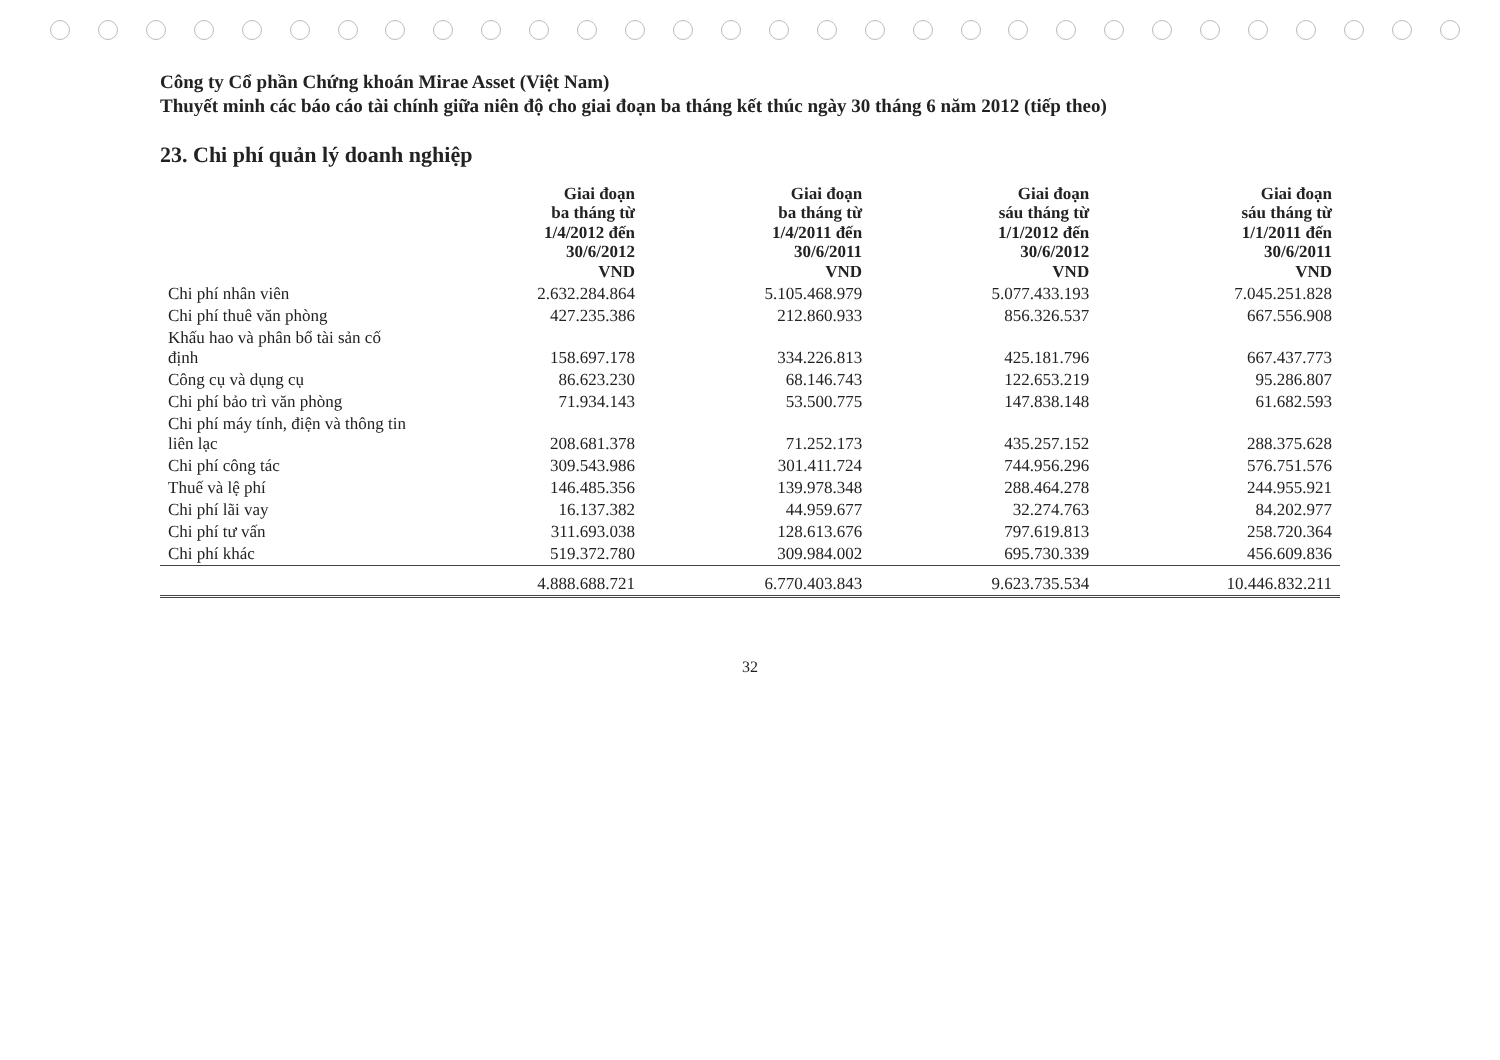Công ty Cổ phần Chứng khoán Mirae Asset (Việt Nam)
Thuyết minh các báo cáo tài chính giữa niên độ cho giai đoạn ba tháng kết thúc ngày 30 tháng 6 năm 2012 (tiếp theo)
23. Chi phí quản lý doanh nghiệp
| | Giai đoạn ba tháng từ 1/4/2012 đến 30/6/2012 VND | Giai đoạn ba tháng từ 1/4/2011 đến 30/6/2011 VND | Giai đoạn sáu tháng từ 1/1/2012 đến 30/6/2012 VND | Giai đoạn sáu tháng từ 1/1/2011 đến 30/6/2011 VND |
| --- | --- | --- | --- | --- |
| Chi phí nhân viên | 2.632.284.864 | 5.105.468.979 | 5.077.433.193 | 7.045.251.828 |
| Chi phí thuê văn phòng | 427.235.386 | 212.860.933 | 856.326.537 | 667.556.908 |
| Khấu hao và phân bổ tài sản cố định | 158.697.178 | 334.226.813 | 425.181.796 | 667.437.773 |
| Công cụ và dụng cụ | 86.623.230 | 68.146.743 | 122.653.219 | 95.286.807 |
| Chi phí bảo trì văn phòng | 71.934.143 | 53.500.775 | 147.838.148 | 61.682.593 |
| Chi phí máy tính, điện và thông tin liên lạc | 208.681.378 | 71.252.173 | 435.257.152 | 288.375.628 |
| Chi phí công tác | 309.543.986 | 301.411.724 | 744.956.296 | 576.751.576 |
| Thuế và lệ phí | 146.485.356 | 139.978.348 | 288.464.278 | 244.955.921 |
| Chi phí lãi vay | 16.137.382 | 44.959.677 | 32.274.763 | 84.202.977 |
| Chi phí tư vấn | 311.693.038 | 128.613.676 | 797.619.813 | 258.720.364 |
| Chi phí khác | 519.372.780 | 309.984.002 | 695.730.339 | 456.609.836 |
| | 4.888.688.721 | 6.770.403.843 | 9.623.735.534 | 10.446.832.211 |
32